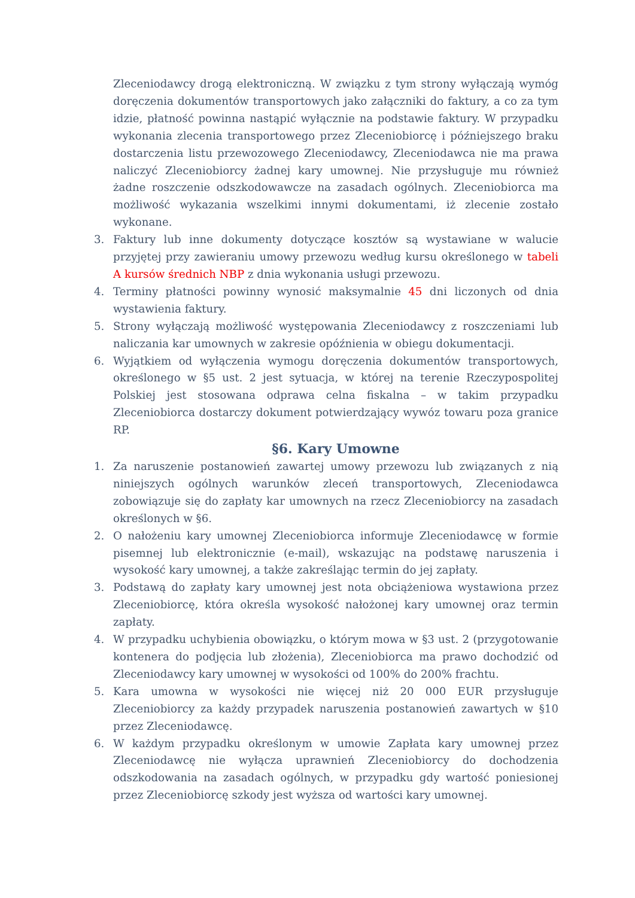Zleceniodawcy drogą elektroniczną. W związku z tym strony wyłączają wymóg doręczenia dokumentów transportowych jako załączniki do faktury, a co za tym idzie, płatność powinna nastąpić wyłącznie na podstawie faktury. W przypadku wykonania zlecenia transportowego przez Zleceniobiorcę i późniejszego braku dostarczenia listu przewozowego Zleceniodawcy, Zleceniodawca nie ma prawa naliczyć Zleceniobiorcy żadnej kary umownej. Nie przysługuje mu również żadne roszczenie odszkodowawcze na zasadach ogólnych. Zleceniobiorca ma możliwość wykazania wszelkimi innymi dokumentami, iż zlecenie zostało wykonane.
3. Faktury lub inne dokumenty dotyczące kosztów są wystawiane w walucie przyjętej przy zawieraniu umowy przewozu według kursu określonego w tabeli A kursów średnich NBP z dnia wykonania usługi przewozu.
4. Terminy płatności powinny wynosić maksymalnie 45 dni liczonych od dnia wystawienia faktury.
5. Strony wyłączają możliwość występowania Zleceniodawcy z roszczeniami lub naliczania kar umownych w zakresie opóźnienia w obiegu dokumentacji.
6. Wyjątkiem od wyłączenia wymogu doręczenia dokumentów transportowych, określonego w §5 ust. 2 jest sytuacja, w której na terenie Rzeczypospolitej Polskiej jest stosowana odprawa celna fiskalna – w takim przypadku Zleceniobiorca dostarczy dokument potwierdzający wywóz towaru poza granice RP.
§6. Kary Umowne
1. Za naruszenie postanowień zawartej umowy przewozu lub związanych z nią niniejszych ogólnych warunków zleceń transportowych, Zleceniodawca zobowiązuje się do zapłaty kar umownych na rzecz Zleceniobiorcy na zasadach określonych w §6.
2. O nałożeniu kary umownej Zleceniobiorca informuje Zleceniodawcę w formie pisemnej lub elektronicznie (e-mail), wskazując na podstawę naruszenia i wysokość kary umownej, a także zakreślając termin do jej zapłaty.
3. Podstawą do zapłaty kary umownej jest nota obciążeniowa wystawiona przez Zleceniobiorcę, która określa wysokość nałożonej kary umownej oraz termin zapłaty.
4. W przypadku uchybienia obowiązku, o którym mowa w §3 ust. 2 (przygotowanie kontenera do podjęcia lub złożenia), Zleceniobiorca ma prawo dochodzić od Zleceniodawcy kary umownej w wysokości od 100% do 200% frachtu.
5. Kara umowna w wysokości nie więcej niż 20 000 EUR przysługuje Zleceniobiorcy za każdy przypadek naruszenia postanowień zawartych w §10 przez Zleceniodawcę.
6. W każdym przypadku określonym w umowie Zapłata kary umownej przez Zleceniodawcę nie wyłącza uprawnień Zleceniobiorcy do dochodzenia odszkodowania na zasadach ogólnych, w przypadku gdy wartość poniesionej przez Zleceniobiorcę szkody jest wyższa od wartości kary umownej.